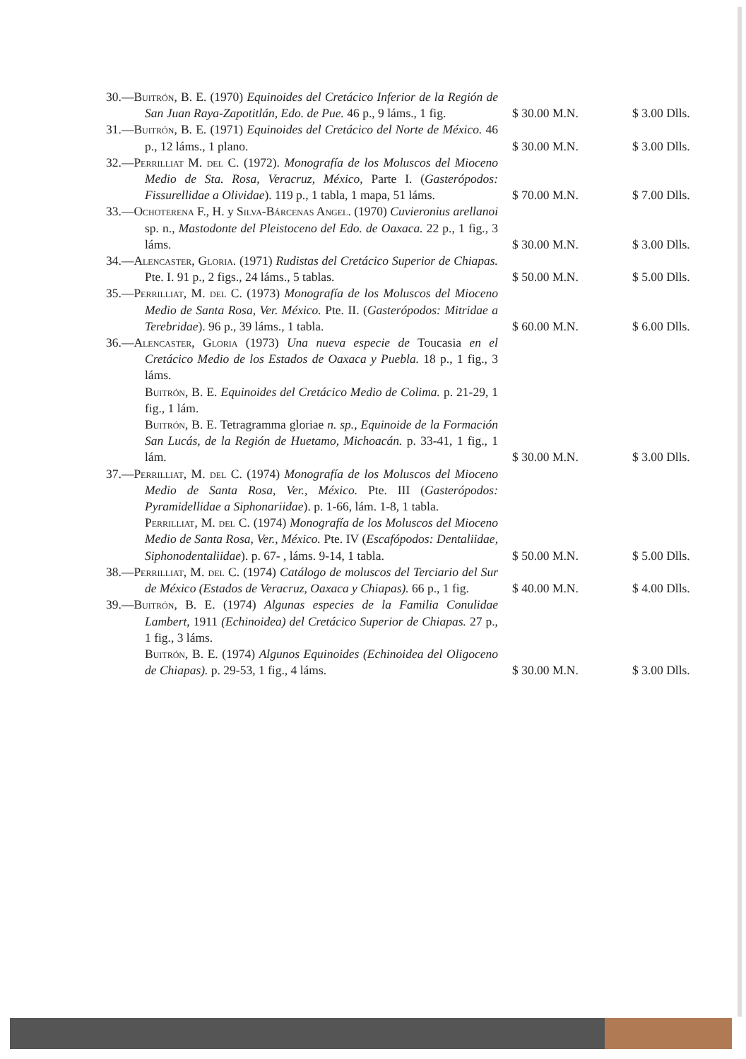| 30.— Buitrón , B. E. (1970) Equinoides del Cretácico Inferior de la Región de San Juan Raya-Zapotitlán, Edo. de Pue. 46 p., 9 láms., 1 fig. | $ 30.00 M.N. | $ 3.00 Dlls. |
| 31.— Buitrón , B. E. (1971) Equinoides del Cretácico del Norte de México. 46 p., 12 láms., 1 plano. | $ 30.00 M.N. | $ 3.00 Dlls. |
| 32.— Perrilliat M. del C. (1972). Monografía de los Moluscos del Mioceno Medio de Sta. Rosa, Veracruz, México, Parte I. ( Gasterópodos: Fissurellidae a Olividae ). 119 p., 1 tabla, 1 mapa, 51 láms. | $ 70.00 M.N. | $ 7.00 Dlls. |
| 33.— Ochoterena F., H. y Silva-Bárcenas Angel. (1970) Cuvieronius arellanoi sp. n., Mastodonte del Pleistoceno del Edo. de Oaxaca. 22 p., 1 fig., 3 láms. | $ 30.00 M.N. | $ 3.00 Dlls. |
| 34.— Alencaster, Gloria. (1971) Rudistas del Cretácico Superior de Chiapas. Pte. I. 91 p., 2 figs., 24 láms., 5 tablas. | $ 50.00 M.N. | $ 5.00 Dlls. |
| 35.— Perrilliat , M. del C. (1973) Monografía de los Moluscos del Mioceno Medio de Santa Rosa, Ver. México. Pte. II. ( Gasterópodos: Mitridae a Terebridae ). 96 p., 39 láms., 1 tabla. | $ 60.00 M.N. | $ 6.00 Dlls. |
| 36.— Alencaster, Gloria (1973) Una nueva especie de Toucasia en el Cretácico Medio de los Estados de Oaxaca y Puebla. 18 p., 1 fig., 3 láms. Buitrón , B. E. Equinoides del Cretácico Medio de Colima. p. 21-29, 1 fig., 1 lám. Buitrón , B. E. Tetragramma gloriae n. sp., Equinoide de la Formación San Lucás, de la Región de Huetamo, Michoacán. p. 33-41, 1 fig., 1 lám. | $ 30.00 M.N. | $ 3.00 Dlls. |
| 37.— Perrilliat , M. del C. (1974) Monografía de los Moluscos del Mioceno Medio de Santa Rosa, Ver., México. Pte. III ( Gasterópodos: Pyramidellidae a Siphonariidae ). p. 1-66, lám. 1-8, 1 tabla. Perrilliat , M. del C. (1974) Monografía de los Moluscos del Mioceno Medio de Santa Rosa, Ver., México. Pte. IV ( Escafópodos: Dentaliidae, Siphonodentaliidae ). p. 67- , láms. 9-14, 1 tabla. | $ 50.00 M.N. | $ 5.00 Dlls. |
| 38.— Perrilliat , M. del C. (1974) Catálogo de moluscos del Terciario del Sur de México (Estados de Veracruz, Oaxaca y Chiapas). 66 p., 1 fig. | $ 40.00 M.N. | $ 4.00 Dlls. |
| 39.— Buitrón , B. E. (1974) Algunas especies de la Familia Conulidae Lambert, 1911 (Echinoidea) del Cretácico Superior de Chiapas. 27 p., 1 fig., 3 láms. Buitrón , B. E. (1974) Algunos Equinoides (Echinoidea del Oligoceno de Chiapas). p. 29-53, 1 fig., 4 láms. | $ 30.00 M.N. | $ 3.00 Dlls. |